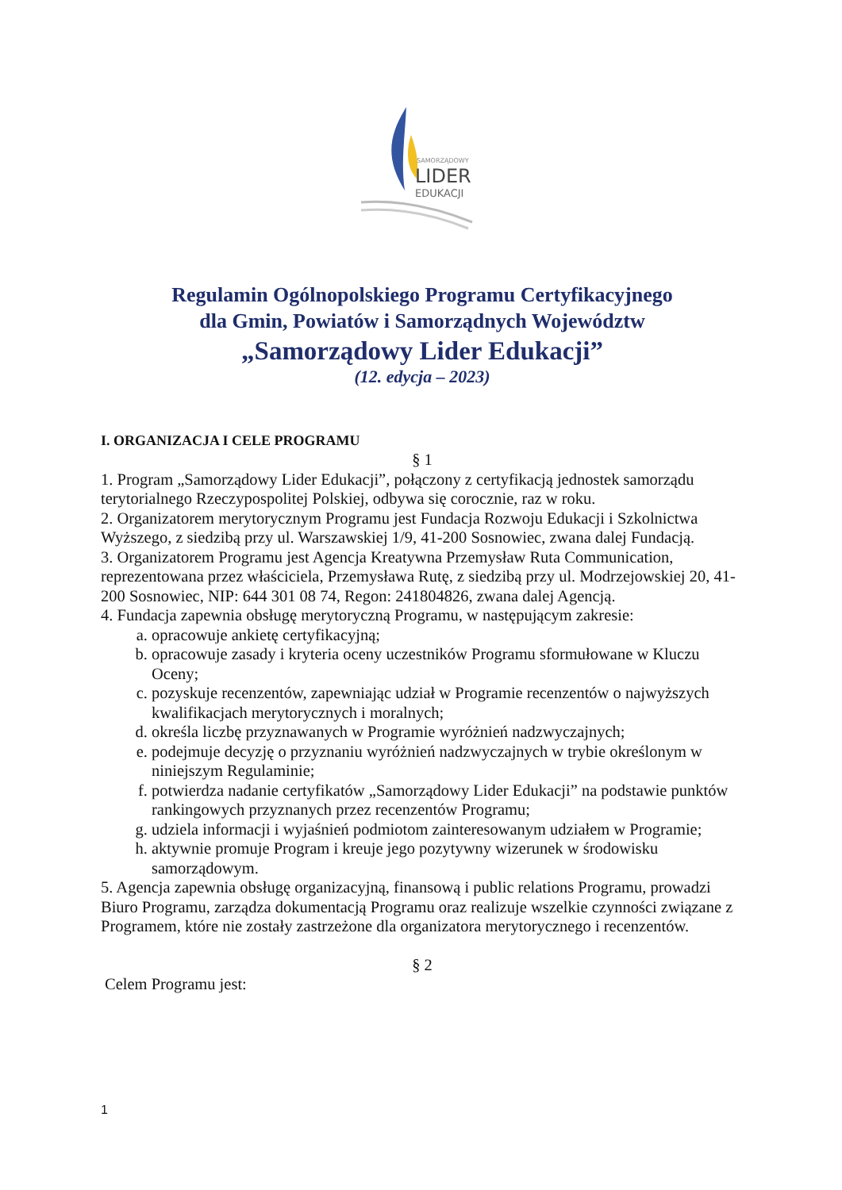SAMORZĄDOWY
LIDER
EDUKACJI
Regulamin Ogólnopolskiego Programu Certyfikacyjnego
dla Gmin, Powiatów i Samorządnych Województw
„Samorządowy Lider Edukacji”
(12. edycja – 2023)
I. ORGANIZACJA I CELE PROGRAMU
§ 1
1. Program „Samorządowy Lider Edukacji”, połączony z certyfikacją jednostek samorządu terytorialnego Rzeczypospolitej Polskiej, odbywa się corocznie, raz w roku.
2. Organizatorem merytorycznym Programu jest Fundacja Rozwoju Edukacji i Szkolnictwa Wyższego, z siedzibą przy ul. Warszawskiej 1/9, 41-200 Sosnowiec, zwana dalej Fundacją.
3. Organizatorem Programu jest Agencja Kreatywna Przemysław Ruta Communication, reprezentowana przez właściciela, Przemysława Rutę, z siedzibą przy ul. Modrzejowskiej 20, 41-200 Sosnowiec, NIP: 644 301 08 74, Regon: 241804826, zwana dalej Agencją.
4. Fundacja zapewnia obsługę merytoryczną Programu, w następującym zakresie:
a. opracowuje ankietę certyfikacyjną;
b. opracowuje zasady i kryteria oceny uczestników Programu sformułowane w Kluczu Oceny;
c. pozyskuje recenzentów, zapewniając udział w Programie recenzentów o najwyższych kwalifikacjach merytorycznych i moralnych;
d. określa liczbę przyznawanych w Programie wyróżnień nadzwyczajnych;
e. podejmuje decyzję o przyznaniu wyróżnień nadzwyczajnych w trybie określonym w niniejszym Regulaminie;
f. potwierdza nadanie certyfikatów „Samorządowy Lider Edukacji” na podstawie punktów rankingowych przyznanych przez recenzentów Programu;
g. udziela informacji i wyjaśnień podmiotom zainteresowanym udziałem w Programie;
h. aktywnie promuje Program i kreuje jego pozytywny wizerunek w środowisku samorządowym.
5. Agencja zapewnia obsługę organizacyjną, finansową i public relations Programu, prowadzi Biuro Programu, zarządza dokumentacją Programu oraz realizuje wszelkie czynności związane z Programem, które nie zostały zastrzeżone dla organizatora merytorycznego i recenzentów.
§ 2
Celem Programu jest:
1